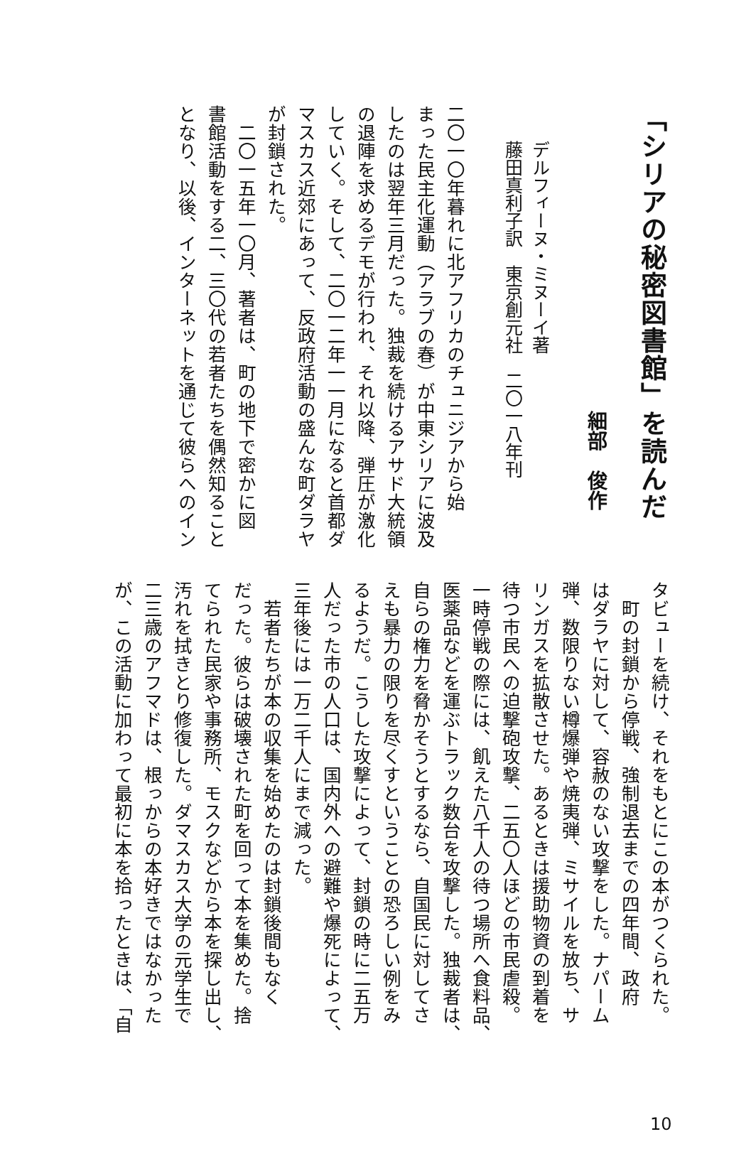「シリアの秘密図書館」を読んだ
細部　俊作
デルフィーヌ・ミヌーイ著
藤田真利子訳　東京創元社　二〇一八年刊
二〇一〇年暮れに北アフリカのチュニジアから始
まった民主化運動（アラブの春）が中東シリアに波及
したのは翌年三月だった。独裁を続けるアサド大統領
の退陣を求めるデモが行われ、それ以降、弾圧が激化
していく。そして、二〇一二年一一月になると首都ダ
マスカス近郊にあって、反政府活動の盛んな町ダラヤ
が封鎖された。
　二〇一五年一〇月、著者は、町の地下で密かに図
書館活動をする二、三〇代の若者たちを偶然知ること
となり、以後、インターネットを通じて彼らへのイン
タビューを続け、それをもとにこの本がつくられた。
　町の封鎖から停戦、強制退去までの四年間、政府
はダラヤに対して、容赦のない攻撃をした。ナパーム
弾、数限りない樽爆弾や焼夷弾、ミサイルを放ち、サ
リンガスを拡散させた。あるときは援助物資の到着を
待つ市民への迫撃砲攻撃、二五〇人ほどの市民虐殺。
一時停戦の際には、飢えた八千人の待つ場所へ食料品、
医薬品などを運ぶトラック数台を攻撃した。独裁者は、
自らの権力を脅かそうとするなら、自国民に対してさ
えも暴力の限りを尽くすということの恐ろしい例をみ
るようだ。こうした攻撃によって、封鎖の時に二五万
人だった市の人口は、国内外への避難や爆死によって、
三年後には一万二千人にまで減った。
　若者たちが本の収集を始めたのは封鎖後間もなく
だった。彼らは破壊された町を回って本を集めた。捨
てられた民家や事務所、モスクなどから本を探し出し、
汚れを拭きとり修復した。ダマスカス大学の元学生で
二三歳のアフマドは、根っからの本好きではなかった
が、この活動に加わって最初に本を拾ったときは、「自
10